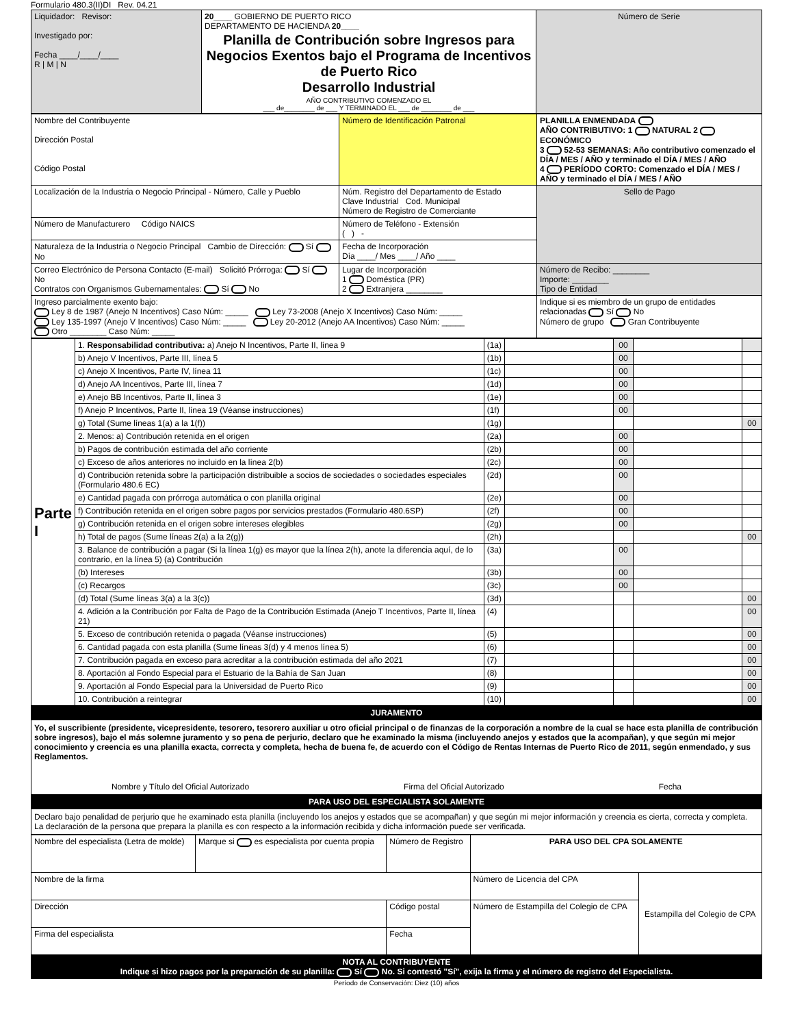Formulario 480.3(II)DI Rev. 04.21
| Liquidador: Revisor: Investigado por: Fecha ____/____/____ R / M / N | 20____ GOBIERNO DE PUERTO RICO DEPARTAMENTO DE HACIENDA 20____ Planilla de Contribución sobre Ingresos para Negocios Exentos bajo el Programa de Incentivos de Puerto Rico Desarrollo Industrial AÑO CONTRIBUTIVO COMENZADO EL ___ de________ de ___ Y TERMINADO EL ___ de ________ de ___ | Número de Serie |
| Nombre del Contribuyente Dirección Postal Código Postal | Número de Identificación Patronal | PLANILLA ENMENDADA AÑO CONTRIBUTIVO: 1 NATURAL 2 ECONÓMICO 3 52-53 SEMANAS: Año contributivo comenzado el DÍA / MES / AÑO y terminado el DÍA / MES / AÑO 4 PERÍODO CORTO: Comenzado el DÍA / MES / AÑO y terminado el DÍA / MES / AÑO |
| Localización de la Industria o Negocio Principal - Número, Calle y Pueblo | Núm. Registro del Departamento de Estado Clave Industrial Cod. Municipal Número de Registro de Comerciante | Sello de Pago |
| Número de Manufacturero Código NAICS | Número de Teléfono - Extensión ( ) - | |
| Naturaleza de la Industria o Negocio Principal Cambio de Dirección: Sí No | Fecha de Incorporación Día ____/ Mes ____/ Año ____ | |
| Correo Electrónico de Persona Contacto (E-mail) Solicitó Prórroga: Sí No Contratos con Organismos Gubernamentales: Sí No | Lugar de Incorporación 1 Doméstica (PR) 2 Extranjera ________ | Número de Recibo: ________ Importe: ________ Tipo de Entidad |
| Ingreso parcialmente exento bajo: Ley 8 de 1987 (Anejo N Incentivos) Caso Núm: _____ Ley 73-2008 (Anejo X Incentivos) Caso Núm: _____ Ley 135-1997 (Anejo V Incentivos) Caso Núm: _____ Ley 20-2012 (Anejo AA Incentivos) Caso Núm: _____ Otro ________ Caso Núm: _____ | | Indique si es miembro de un grupo de entidades relacionadas Sí No Número de grupo Gran Contribuyente |
| Parte I | 1. Responsabilidad contributiva: a) Anejo N Incentivos, Parte II, línea 9 | (1a) | | 00 | | |
| | b) Anejo V Incentivos, Parte III, línea 5 | (1b) | | 00 | | |
| | c) Anejo X Incentivos, Parte IV, línea 11 | (1c) | | 00 | | |
| | d) Anejo AA Incentivos, Parte III, línea 7 | (1d) | | 00 | | |
| | e) Anejo BB Incentivos, Parte II, línea 3 | (1e) | | 00 | | |
| | f) Anejo P Incentivos, Parte II, línea 19 (Véanse instrucciones) | (1f) | | 00 | | |
| | g) Total (Sume líneas 1(a) a la 1(f)) | (1g) | | | | 00 |
| | 2. Menos: a) Contribución retenida en el origen | (2a) | | 00 | | |
| | b) Pagos de contribución estimada del año corriente | (2b) | | 00 | | |
| | c) Exceso de años anteriores no incluido en la línea 2(b) | (2c) | | 00 | | |
| | d) Contribución retenida sobre la participación distribuible a socios de sociedades o sociedades especiales (Formulario 480.6 EC) | (2d) | | 00 | | |
| | e) Cantidad pagada con prórroga automática o con planilla original | (2e) | | 00 | | |
| | f) Contribución retenida en el origen sobre pagos por servicios prestados (Formulario 480.6SP) | (2f) | | 00 | | |
| | g) Contribución retenida en el origen sobre intereses elegibles | (2g) | | 00 | | |
| | h) Total de pagos (Sume líneas 2(a) a la 2(g)) | (2h) | | | | 00 |
| | 3. Balance de contribución a pagar (Si la línea 1(g) es mayor que la línea 2(h), anote la diferencia aquí, de lo contrario, en la línea 5) (a) Contribución | (3a) | | 00 | | |
| | (b) Intereses | (3b) | | 00 | | |
| | (c) Recargos | (3c) | | 00 | | |
| | (d) Total (Sume líneas 3(a) a la 3(c)) | (3d) | | | | 00 |
| | 4. Adición a la Contribución por Falta de Pago de la Contribución Estimada (Anejo T Incentivos, Parte II, línea 21) | (4) | | | | 00 |
| | 5. Exceso de contribución retenida o pagada (Véanse instrucciones) | (5) | | | | 00 |
| | 6. Cantidad pagada con esta planilla (Sume líneas 3(d) y 4 menos línea 5) | (6) | | | | 00 |
| | 7. Contribución pagada en exceso para acreditar a la contribución estimada del año 2021 | (7) | | | | 00 |
| | 8. Aportación al Fondo Especial para el Estuario de la Bahía de San Juan | (8) | | | | 00 |
| | 9. Aportación al Fondo Especial para la Universidad de Puerto Rico | (9) | | | | 00 |
| | 10. Contribución a reintegrar | (10) | | | | 00 |
JURAMENTO
Yo, el suscribiente (presidente, vicepresidente, tesorero, tesorero auxiliar u otro oficial principal o de finanzas de la corporación a nombre de la cual se hace esta planilla de contribución sobre ingresos), bajo el más solemne juramento y so pena de perjurio, declaro que he examinado la misma (incluyendo anejos y estados que la acompañan), y que según mi mejor conocimiento y creencia es una planilla exacta, correcta y completa, hecha de buena fe, de acuerdo con el Código de Rentas Internas de Puerto Rico de 2011, según enmendado, y sus Reglamentos.
Nombre y Título del Oficial Autorizado Firma del Oficial Autorizado Fecha
PARA USO DEL ESPECIALISTA SOLAMENTE
Declaro bajo penalidad de perjurio que he examinado esta planilla (incluyendo los anejos y estados que se acompañan) y que según mi mejor información y creencia es cierta, correcta y completa. La declaración de la persona que prepara la planilla es con respecto a la información recibida y dicha información puede ser verificada.
| Nombre del especialista (Letra de molde) | Marque si es especialista por cuenta propia | Número de Registro | PARA USO DEL CPA SOLAMENTE | |
| Nombre de la firma | | | Número de Licencia del CPA | Estampilla del Colegio de CPA |
| Dirección | | Código postal | Número de Estampilla del Colegio de CPA | |
| Firma del especialista | | Fecha | | |
NOTA AL CONTRIBUYENTE
Indique si hizo pagos por la preparación de su planilla: Sí No. Si contestó "Sí", exija la firma y el número de registro del Especialista.
Período de Conservación: Diez (10) años